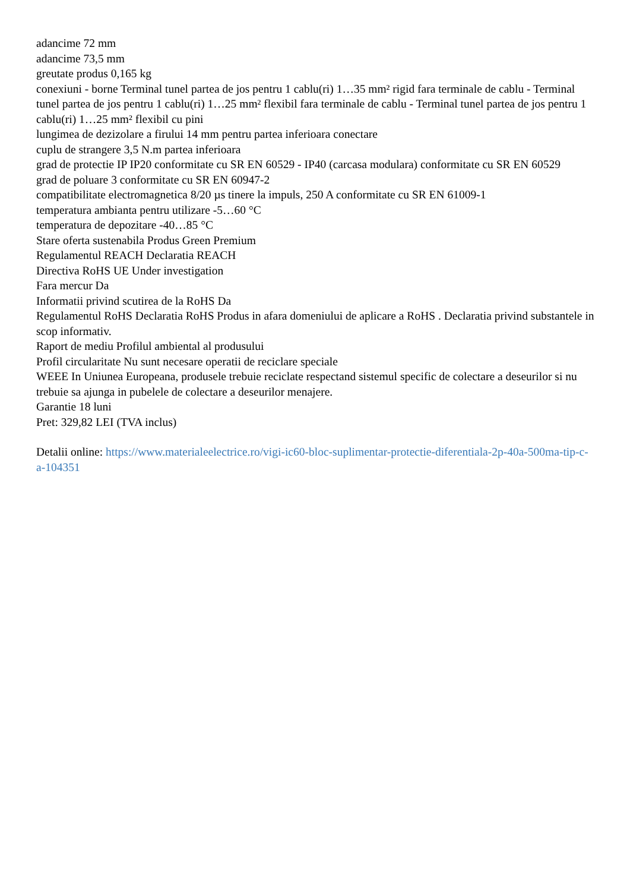adancime 72 mm
adancime 73,5 mm
greutate produs 0,165 kg
conexiuni - borne Terminal tunel partea de jos pentru 1 cablu(ri) 1…35 mm² rigid fara terminale de cablu - Terminal tunel partea de jos pentru 1 cablu(ri) 1…25 mm² flexibil fara terminale de cablu - Terminal tunel partea de jos pentru 1 cablu(ri) 1…25 mm² flexibil cu pini
lungimea de dezizolare a firului 14 mm pentru partea inferioara conectare
cuplu de strangere 3,5 N.m partea inferioara
grad de protectie IP IP20 conformitate cu SR EN 60529 - IP40 (carcasa modulara) conformitate cu SR EN 60529
grad de poluare 3 conformitate cu SR EN 60947-2
compatibilitate electromagnetica 8/20 µs tinere la impuls, 250 A conformitate cu SR EN 61009-1
temperatura ambianta pentru utilizare -5…60 °C
temperatura de depozitare -40…85 °C
Stare oferta sustenabila Produs Green Premium
Regulamentul REACH Declaratia REACH
Directiva RoHS UE Under investigation
Fara mercur Da
Informatii privind scutirea de la RoHS Da
Regulamentul RoHS Declaratia RoHS Produs in afara domeniului de aplicare a RoHS . Declaratia privind substantele in scop informativ.
Raport de mediu Profilul ambiental al produsului
Profil circularitate Nu sunt necesare operatii de reciclare speciale
WEEE In Uniunea Europeana, produsele trebuie reciclate respectand sistemul specific de colectare a deseurilor si nu trebuie sa ajunga in pubelele de colectare a deseurilor menajere.
Garantie 18 luni
Pret: 329,82 LEI (TVA inclus)
Detalii online: https://www.materialeelectrice.ro/vigi-ic60-bloc-suplimentar-protectie-diferentiala-2p-40a-500ma-tip-c-a-104351